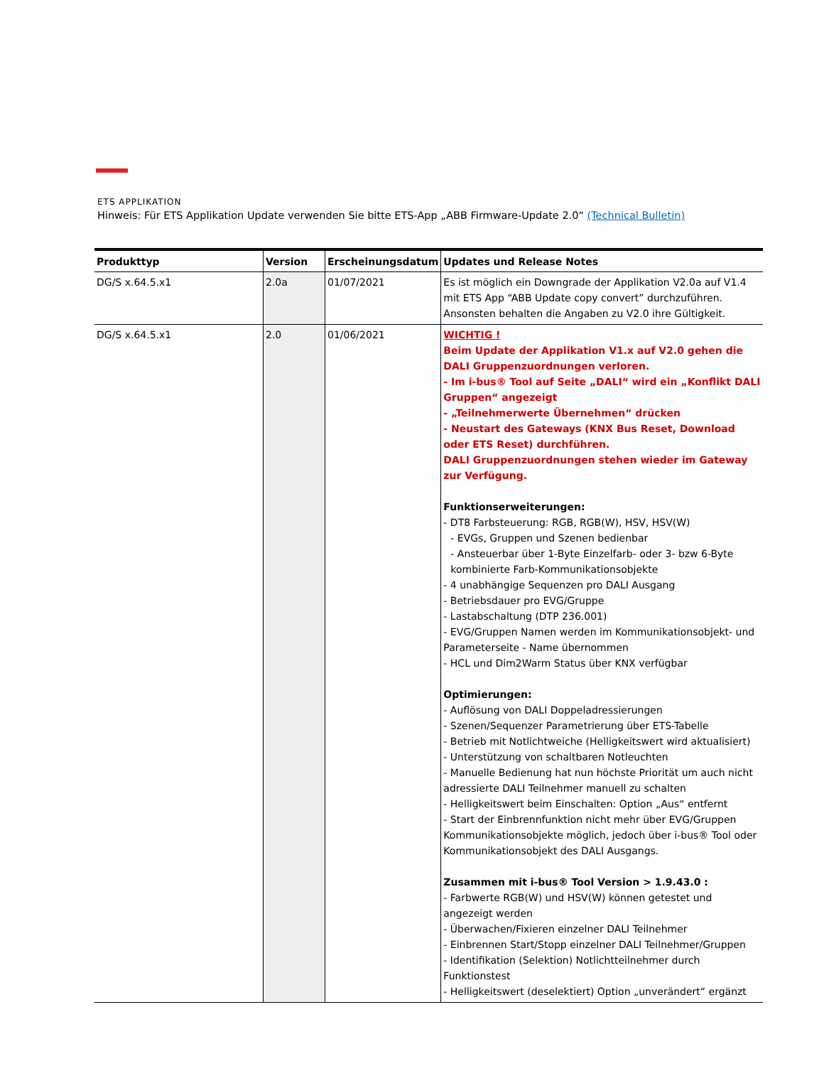ETS APPLIKATION
Hinweis: Für ETS Applikation Update verwenden Sie bitte ETS-App „ABB Firmware-Update 2.0“ (Technical Bulletin)
| Produkttyp | Version | Erscheinungsdatum | Updates und Release Notes |
| --- | --- | --- | --- |
| DG/S x.64.5.x1 | 2.0a | 01/07/2021 | Es ist möglich ein Downgrade der Applikation V2.0a auf V1.4 mit ETS App “ABB Update copy convert” durchzuführen. Ansonsten behalten die Angaben zu V2.0 ihre Gültigkeit. |
| DG/S x.64.5.x1 | 2.0 | 01/06/2021 | WICHTIG ! Beim Update der Applikation V1.x auf V2.0 gehen die DALI Gruppenzuordnungen verloren. - Im i-bus® Tool auf Seite „DALI“ wird ein „Konflikt DALI Gruppen“ angezeigt - „Teilnehmerwerte Übernehmen“ drücken - Neustart des Gateways (KNX Bus Reset, Download oder ETS Reset) durchführen. DALI Gruppenzuordnungen stehen wieder im Gateway zur Verfügung. Funktionserweiterungen: - DT8 Farbsteuerung: RGB, RGB(W), HSV, HSV(W) - EVGs, Gruppen und Szenen bedienbar - Ansteuerbar über 1-Byte Einzelfarb- oder 3- bzw 6-Byte kombinierte Farb-Kommunikationsobjekte - 4 unabhängige Sequenzen pro DALI Ausgang - Betriebsdauer pro EVG/Gruppe - Lastabschaltung (DTP 236.001) - EVG/Gruppen Namen werden im Kommunikationsobjekt- und Parameterseite - Name übernommen - HCL und Dim2Warm Status über KNX verfügbar Optimierungen: - Auflösung von DALI Doppeladressierungen - Szenen/Sequenzer Parametrierung über ETS-Tabelle - Betrieb mit Notlichtweiche (Helligkeitswert wird aktualisiert) - Unterstützung von schaltbaren Notleuchten - Manuelle Bedienung hat nun höchste Priorität um auch nicht adressierte DALI Teilnehmer manuell zu schalten - Helligkeitswert beim Einschalten: Option „Aus“ entfernt - Start der Einbrennfunktion nicht mehr über EVG/Gruppen Kommunikationsobjekte möglich, jedoch über i-bus® Tool oder Kommunikationsobjekt des DALI Ausgangs. Zusammen mit i-bus® Tool Version > 1.9.43.0 : - Farbwerte RGB(W) und HSV(W) können getestet und angezeigt werden - Überwachen/Fixieren einzelner DALI Teilnehmer - Einbrennen Start/Stopp einzelner DALI Teilnehmer/Gruppen - Identifikation (Selektion) Notlichtteilnehmer durch Funktionstest - Helligkeitswert (deselektiert) Option „unverändert“ ergänzt |